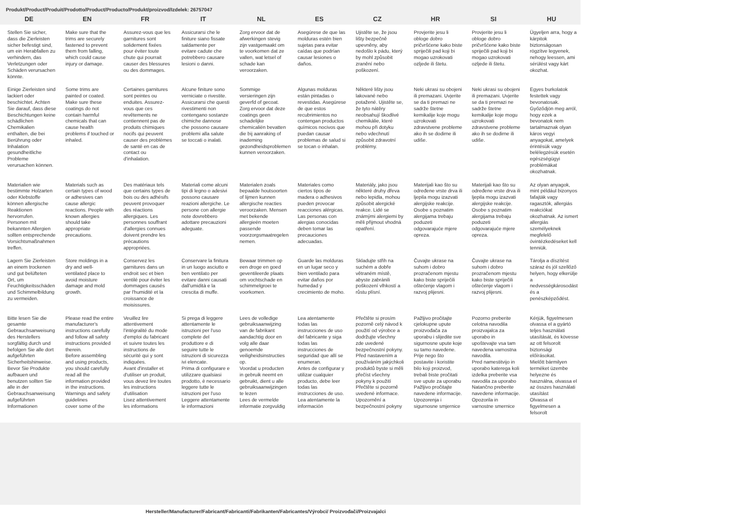Produkt/Product/Produit/Prodotto/Product/Producto/Produkt/proizvod/Izdelek: 26757047
| DE | EN | FR | IT | NL | ES | CZ | HR | SI | HU |
| --- | --- | --- | --- | --- | --- | --- | --- | --- | --- |
| Stellen Sie sicher, dass die Zierleisten sicher befestigt sind, um ein Herabfallen zu verhindern, das Verletzungen oder Schäden verursachen könnte. | Make sure that the trims are securely fastened to prevent them from falling, which could cause injury or damage. | Assurez-vous que les garnitures sont solidement fixées pour éviter toute chute qui pourrait causer des blessures ou des dommages. | Assicurarsi che le finiture siano fissate saldamente per evitare cadute che potrebbero causare lesioni o danni. | Zorg ervoor dat de afwerkingen stevig zijn vastgemaakt om te voorkomen dat ze vallen, wat letsel of schade kan veroorzaken. | Asegúrese de que las molduras estén bien sujetas para evitar caídas que podrían causar lesiones o daños. | Ujistěte se, že jsou lišty bezpečně upevněny, aby nedošlo k pádu, který by mohl způsobit zranění nebo poškození. | Provjerite jesu li obloge dobro pričvršćene kako biste spriječili pad koji bi mogao uzrokovati ozljede ili štetu. | Provjerite jesu li obloge dobro pričvršćene kako biste spriječili pad koji bi mogao uzrokovati ozljede ili štetu. | Ügyeljen arra, hogy a kárpitok biztonságosan rögzítve legyenek, nehogy leessen, ami sérülést vagy kárt okozhat. |
| Einige Zierleisten sind lackiert oder beschichtet. Achten Sie darauf, dass diese Beschichtungen keine schädlichen Chemikalien enthalten, die bei Berührung oder Inhalation gesundheitliche Probleme verursachen können. | Some trims are painted or coated. Make sure these coatings do not contain harmful chemicals that can cause health problems if touched or inhaled. | Certaines garnitures sont peintes ou enduites. Assurez-vous que ces revêtements ne contiennent pas de produits chimiques nocifs qui peuvent causer des problèmes de santé en cas de contact ou d'inhalation. | Alcune finiture sono verniciate o rivestite. Assicurarsi che questi rivestimenti non contengano sostanze chimiche dannose che possono causare problemi alla salute se toccati o inalati. | Sommige versieringen zijn geverfd of gecoat. Zorg ervoor dat deze coatings geen schadelijke chemicaliën bevatten die bij aanraking of inademing gezondheidsproblemen kunnen veroorzaken. | Algunas molduras están pintadas o revestidas. Asegúrese de que estos recubrimientos no contengan productos químicos nocivos que puedan causar problemas de salud si se tocan o inhalan. | Některé lišty jsou lakované nebo potažené. Ujistěte se, že tyto nátěry neobsahují škodlivé chemikálie, které mohou při dotyku nebo vdechnutí způsobit zdravotní problémy. | Neki ukrasi su obojeni ili premazani. Uvjerite se da ti premazi ne sadrže štetne kemikalije koje mogu uzrokovati zdravstvene probleme ako ih se dodirne ili udiše. | Neki ukrasi su obojeni ili premazani. Uvjerite se da ti premazi ne sadrže štetne kemikalije koje mogu uzrokovati zdravstvene probleme ako ih se dodirne ili udiše. | Egyes burkolatok festettek vagy bevonatosak. Győződjön meg arról, hogy ezek a bevonatok nem tartalmaznak olyan káros vegyi anyagokat, amelyek érintésük vagy belélegzésük esetén egészségügyi problémákat okozhatnak. |
| Materialien wie bestimmte Holzarten oder Klebstoffe können allergische Reaktionen hervorrufen. Personen mit bekannten Allergien sollten entsprechende Vorsichtsmaßnahmen treffen. | Materials such as certain types of wood or adhesives can cause allergic reactions. People with known allergies should take appropriate precautions. | Des matériaux tels que certains types de bois ou des adhésifs peuvent provoquer des réactions allergiques. Les personnes souffrant d'allergies connues doivent prendre les précautions appropriées. | Materiali come alcuni tipi di legno o adesivi possono causare reazioni allergiche. Le persone con allergie note dovrebbero adottare precauzioni adeguate. | Materialen zoals bepaalde houtsoorten of lijmen kunnen allergische reacties veroorzaken. Mensen met bekende allergieën moeten passende voorzorgsmaatregelen nemen. | Materiales como ciertos tipos de madera o adhesivos pueden provocar reacciones alérgicas. Las personas con alergias conocidas deben tomar las precauciones adecuadas. | Materiály, jako jsou některé druhy dřeva nebo lepidla, mohou způsobit alergické reakce. Lidé se známými alergiemi by měli přijmout vhodná opatření. | Materijali kao što su određene vrste drva ili ljepila mogu izazvati alergijske reakcije. Osobe s poznatim alergijama trebaju poduzeti odgovarajuće mjere opreza. | Materijali kao što su određene vrste drva ili ljepila mogu izazvati alergijske reakcije. Osobe s poznatim alergijama trebaju poduzeti odgovarajuće mjere opreza. | Az olyan anyagok, mint például bizonyos fafajták vagy ragasztók, allergiás reakciókat okozhatnak. Az ismert allergiás személyeknek megfelelő óvintézkedéseket kell tenniük. |
| Lagern Sie Zierleisten an einem trockenen und gut belüfteten Ort, um Feuchtigkeitsschäden und Schimmelbildung zu vermeiden. | Store moldings in a dry and well-ventilated place to avoid moisture damage and mold growth. | Conservez les garnitures dans un endroit sec et bien ventilé pour éviter les dommages causés par l'humidité et la croissance de moisissures. | Conservare la finitura in un luogo asciutto e ben ventilato per evitare danni causati dall'umidità e la crescita di muffe. | Bewaar trimmen op een droge en goed geventileerde plaats om vochtschade en schimmelgroei te voorkomen. | Guarde las molduras en un lugar seco y bien ventilado para evitar daños por humedad y crecimiento de moho. | Skladujte střih na suchém a dobře větraném místě, abyste zabránili poškození vlhkostí a růstu plísní. | Čuvajte ukrase na suhom i dobro prozračenom mjestu kako biste spriječili oštećenje vlagom i razvoj plijesni. | Čuvajte ukrase na suhom i dobro prozračenom mjestu kako biste spriječili oštećenje vlagom i razvoj plijesni. | Tárolja a díszítést száraz és jól szellőző helyen, hogy elkerülje a nedvességkárosodást és a penészképződést. |
| Bitte lesen Sie die gesamte Gebrauchsanweisung des Herstellers sorgfältig durch und befolgen Sie alle dort aufgeführten Sicherheitshinweise. Bevor Sie Produkte aufbauen und benutzen sollten Sie alle in der Gebrauchsanweisung aufgeführten Informationen | Please read the entire manufacturer's instructions carefully and follow all safety instructions provided therein. Before assembling and using products, you should carefully read all the information provided in the instructions. Warnings and safety guidelines cover some of the | Veuillez lire attentivement l'intégralité du mode d'emploi du fabricant et suivre toutes les instructions de sécurité qui y sont indiquées. Avant d'installer et d'utiliser un produit, vous devez lire toutes les instructions d'utilisation Lisez attentivement les informations | Si prega di leggere attentamente le istruzioni per l'uso complete del produttore e di seguire tutte le istruzioni di sicurezza ivi elencate. Prima di configurare e utilizzare qualsiasi prodotto, è necessario leggere tutte le istruzioni per l'uso Leggere attentamente le informazioni | Lees de volledige gebruiksaanwijzing van de fabrikant aandachtig door en volg alle daar genoemde veiligheidsinstructies op. Voordat u producten in gebruik neemt en gebruikt, dient u alle gebruiksaanwijzingen te lezen Lees de vermelde informatie zorgvuldig | Lea atentamente todas las instrucciones de uso del fabricante y siga todas las instrucciones de seguridad que allí se enumeran. Antes de configurar y utilizar cualquier producto, debe leer todas las instrucciones de uso. Lea atentamente la información | Přečtěte si prosím pozorně celý návod k použití od výrobce a dodržujte všechny zde uvedené bezpečnostní pokyny. Před nastavením a používáním jakýchkoli produktů byste si měli přečíst všechny pokyny k použití Přečtěte si pozorně uvedené informace. Upozornění a bezpečnostní pokyny | Pažljivo pročitajte cjelokupne upute proizvođača za uporabu i slijedite sve sigurnosne upute koje su tamo navedene. Prije nego što postavite i koristite bilo koji proizvod, trebali biste pročitati sve upute za uporabu Pažljivo pročitajte navedene informacije. Upozorenja i sigurnosne smjernice | Pozorno preberite celotna navodila proizvajalca za uporabo in upoštevajte vsa tam navedena varnostna navodila. Pred namestitvijo in uporabo katerega koli izdelka preberite vsa navodila za uporabo Natančno preberite navedene informacije. Opozorila in varnostne smernice | Kérjük, figyelmesen olvassa el a gyártó teljes használati utasítását, és kövesse az ott felsorolt biztonsági előírásokat. Mielőtt bármilyen terméket üzembe helyezne és használna, olvassa el az összes használati utasítást Olvassa el figyelmesen a felsorolt |
Hersteller/Manufacturer/Fabricant/Fabricanti/Fabrikanten/Fabricantes/Výrobci/ Proizvođači/Proizvajalci